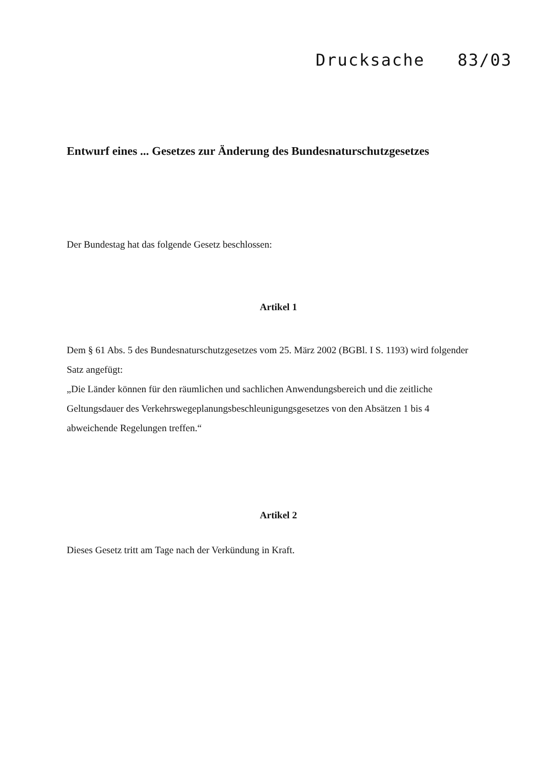Drucksache 83/03
Entwurf eines ... Gesetzes zur Änderung des Bundesnaturschutzgesetzes
Der Bundestag hat das folgende Gesetz beschlossen:
Artikel 1
Dem § 61 Abs. 5 des Bundesnaturschutzgesetzes vom 25. März 2002 (BGBl. I S. 1193) wird folgender Satz angefügt:
„Die Länder können für den räumlichen und sachlichen Anwendungsbereich und die zeitliche Geltungsdauer des Verkehrswegeplanungsbeschleunigungsgesetzes von den Absätzen 1 bis 4 abweichende Regelungen treffen.“
Artikel 2
Dieses Gesetz tritt am Tage nach der Verkündung in Kraft.